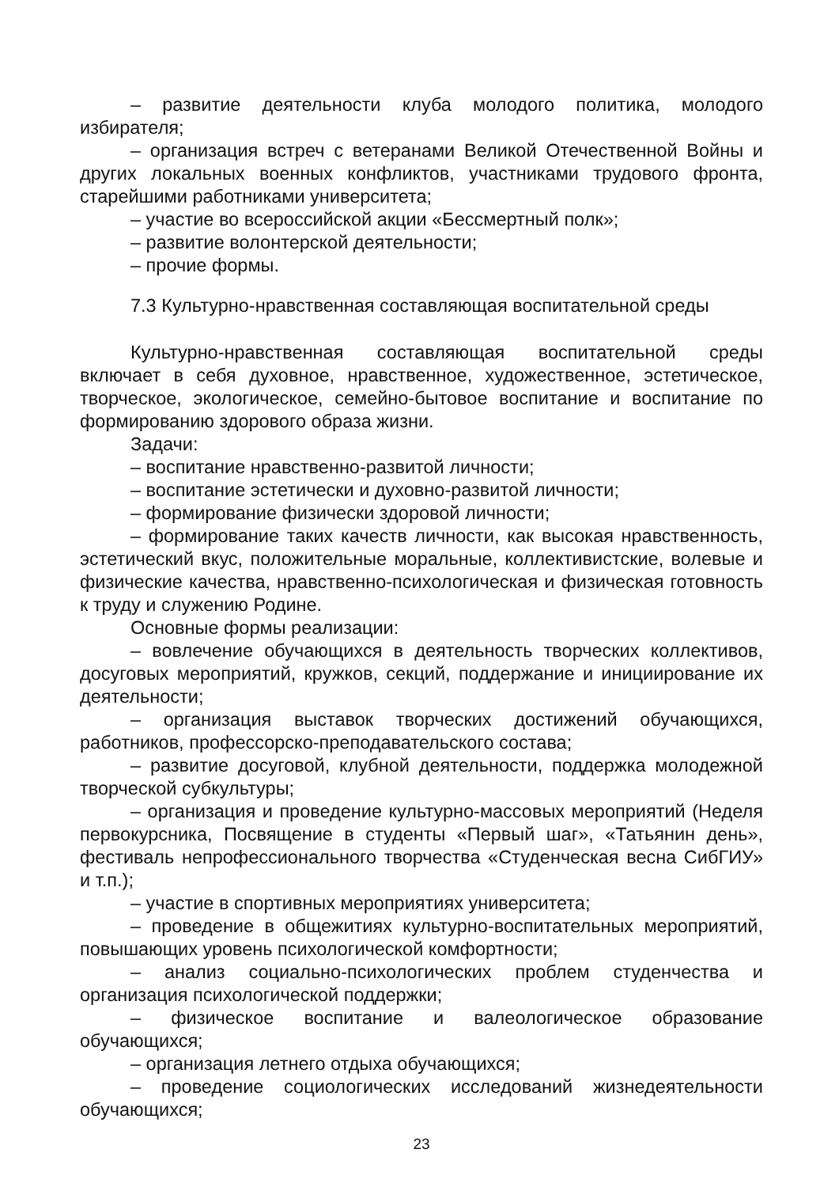– развитие деятельности клуба молодого политика, молодого избирателя;
– организация встреч с ветеранами Великой Отечественной Войны и других локальных военных конфликтов, участниками трудового фронта, старейшими работниками университета;
– участие во всероссийской акции «Бессмертный полк»;
– развитие волонтерской деятельности;
– прочие формы.
7.3 Культурно-нравственная составляющая воспитательной среды
Культурно-нравственная составляющая воспитательной среды включает в себя духовное, нравственное, художественное, эстетическое, творческое, экологическое, семейно-бытовое воспитание и воспитание по формированию здорового образа жизни.
Задачи:
– воспитание нравственно-развитой личности;
– воспитание эстетически и духовно-развитой личности;
– формирование физически здоровой личности;
– формирование таких качеств личности, как высокая нравственность, эстетический вкус, положительные моральные, коллективистские, волевые и физические качества, нравственно-психологическая и физическая готовность к труду и служению Родине.
Основные формы реализации:
– вовлечение обучающихся в деятельность творческих коллективов, досуговых мероприятий, кружков, секций, поддержание и инициирование их деятельности;
– организация выставок творческих достижений обучающихся, работников, профессорско-преподавательского состава;
– развитие досуговой, клубной деятельности, поддержка молодежной творческой субкультуры;
– организация и проведение культурно-массовых мероприятий (Неделя первокурсника, Посвящение в студенты «Первый шаг», «Татьянин день», фестиваль непрофессионального творчества «Студенческая весна СибГИУ» и т.п.);
– участие в спортивных мероприятиях университета;
– проведение в общежитиях культурно-воспитательных мероприятий, повышающих уровень психологической комфортности;
– анализ социально-психологических проблем студенчества и организация психологической поддержки;
– физическое воспитание и валеологическое образование обучающихся;
– организация летнего отдыха обучающихся;
– проведение социологических исследований жизнедеятельности обучающихся;
23